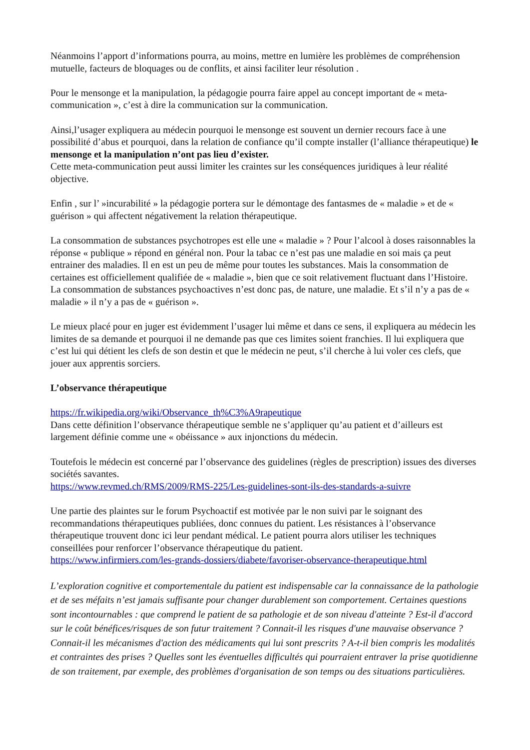Néanmoins l’apport d’informations pourra, au moins, mettre en lumière les problèmes de compréhension mutuelle, facteurs de bloquages ou de conflits, et ainsi faciliter leur résolution .
Pour le mensonge et la manipulation, la pédagogie pourra faire appel au concept important de « meta-communication », c’est à dire la communication sur la communication.
Ainsi,l’usager expliquera au médecin pourquoi le mensonge est souvent un dernier recours face à une possibilité d’abus et pourquoi, dans la relation de confiance qu’il compte installer (l’alliance thérapeutique) le mensonge et la manipulation n’ont pas lieu d’exister.
Cette meta-communication peut aussi limiter les craintes sur les conséquences juridiques à leur réalité objective.
Enfin , sur l’ »incurabilité » la pédagogie portera sur le démontage des fantasmes de « maladie » et de « guérison » qui affectent négativement la relation thérapeutique.
La consommation de substances psychotropes est elle une « maladie » ? Pour l’alcool à doses raisonnables la réponse « publique » répond en général non. Pour la tabac ce n’est pas une maladie en soi mais ça peut entrainer des maladies. Il en est un peu de même pour toutes les substances. Mais la consommation de certaines est officiellement qualifiée de « maladie », bien que ce soit relativement fluctuant dans l’Histoire. La consommation de substances psychoactives n’est donc pas, de nature, une maladie. Et s’il n’y a pas de « maladie » il n’y a pas de « guérison ».
Le mieux placé pour en juger est évidemment l’usager lui même et dans ce sens, il expliquera au médecin les limites de sa demande et pourquoi il ne demande pas que ces limites soient franchies. Il lui expliquera que c’est lui qui détient les clefs de son destin et que le médecin ne peut, s’il cherche à lui voler ces clefs, que jouer aux apprentis sorciers.
L’observance thérapeutique
https://fr.wikipedia.org/wiki/Observance_th%C3%A9rapeutique
Dans cette définition l’observance thérapeutique semble ne s’appliquer qu’au patient et d’ailleurs est largement définie comme une « obéissance » aux injonctions du médecin.
Toutefois le médecin est concerné par l’observance des guidelines (règles de prescription) issues des diverses sociétés savantes.
https://www.revmed.ch/RMS/2009/RMS-225/Les-guidelines-sont-ils-des-standards-a-suivre
Une partie des plaintes sur le forum Psychoactif est motivée par le non suivi par le soignant des recommandations thérapeutiques publiées, donc connues du patient. Les résistances à l’observance thérapeutique trouvent donc ici leur pendant médical. Le patient pourra alors utiliser les techniques conseillées pour renforcer l’observance thérapeutique du patient.
https://www.infirmiers.com/les-grands-dossiers/diabete/favoriser-observance-therapeutique.html
L’exploration cognitive et comportementale du patient est indispensable car la connaissance de la pathologie et de ses méfaits n’est jamais suffisante pour changer durablement son comportement. Certaines questions sont incontournables : que comprend le patient de sa pathologie et de son niveau d'atteinte ? Est-il d'accord sur le coût bénéfices/risques de son futur traitement ? Connait-il les risques d'une mauvaise observance ? Connait-il les mécanismes d'action des médicaments qui lui sont prescrits ? A-t-il bien compris les modalités et contraintes des prises ? Quelles sont les éventuelles difficultés qui pourraient entraver la prise quotidienne de son traitement, par exemple, des problèmes d'organisation de son temps ou des situations particulières.